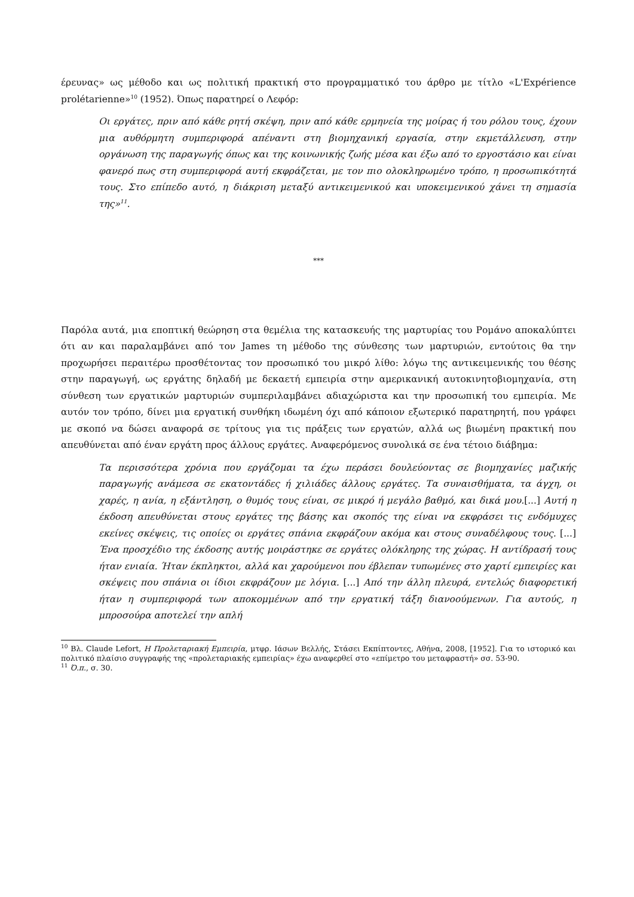έρευνας» ως μέθοδο και ως πολιτική πρακτική στο προγραμματικό του άρθρο με τίτλο «L'Expérience prolétarienne»<sup>10</sup> (1952). Όπως παρατηρεί ο Λεφόρ:
Οι εργάτες, πριν από κάθε ρητή σκέψη, πριν από κάθε ερμηνεία της μοίρας ή του ρόλου τους, έχουν μια αυθόρμητη συμπεριφορά απέναντι στη βιομηχανική εργασία, στην εκμετάλλευση, στην οργάνωση της παραγωγής όπως και της κοινωνικής ζωής μέσα και έξω από το εργοστάσιο και είναι φανερό πως στη συμπεριφορά αυτή εκφράζεται, με τον πιο ολοκληρωμένο τρόπο, η προσωπικότητά τους. Στο επίπεδο αυτό, η διάκριση μεταξύ αντικειμενικού και υποκειμενικού χάνει τη σημασία της»<sup>11</sup>.
***
Παρόλα αυτά, μια εποπτική θεώρηση στα θεμέλια της κατασκευής της μαρτυρίας του Ρομάνο αποκαλύπτει ότι αν και παραλαμβάνει από τον James τη μέθοδο της σύνθεσης των μαρτυριών, εντούτοις θα την προχωρήσει περαιτέρω προσθέτοντας τον προσωπικό του μικρό λίθο: λόγω της αντικειμενικής του θέσης στην παραγωγή, ως εργάτης δηλαδή με δεκαετή εμπειρία στην αμερικανική αυτοκινητοβιομηχανία, στη σύνθεση των εργατικών μαρτυριών συμπεριλαμβάνει αδιαχώριστα και την προσωπική του εμπειρία. Με αυτόν τον τρόπο, δίνει μια εργατική συνθήκη ιδωμένη όχι από κάποιον εξωτερικό παρατηρητή, που γράφει με σκοπό να δώσει αναφορά σε τρίτους για τις πράξεις των εργατών, αλλά ως βιωμένη πρακτική που απευθύνεται από έναν εργάτη προς άλλους εργάτες. Αναφερόμενος συνολικά σε ένα τέτοιο διάβημα:
Τα περισσότερα χρόνια που εργάζομαι τα έχω περάσει δουλεύοντας σε βιομηχανίες μαζικής παραγωγής ανάμεσα σε εκατοντάδες ή χιλιάδες άλλους εργάτες. Τα συναισθήματα, τα άγχη, οι χαρές, η ανία, η εξάντληση, ο θυμός τους είναι, σε μικρό ή μεγάλο βαθμό, και δικά μου.[...] Αυτή η έκδοση απευθύνεται στους εργάτες της βάσης και σκοπός της είναι να εκφράσει τις ενδόμυχες εκείνες σκέψεις, τις οποίες οι εργάτες σπάνια εκφράζουν ακόμα και στους συναδέλφους τους. [...] Ένα προσχέδιο της έκδοσης αυτής μοιράστηκε σε εργάτες ολόκληρης της χώρας. Η αντίδρασή τους ήταν ενιαία. Ήταν έκπληκτοι, αλλά και χαρούμενοι που έβλεπαν τυπωμένες στο χαρτί εμπειρίες και σκέψεις που σπάνια οι ίδιοι εκφράζουν με λόγια. [...] Από την άλλη πλευρά, εντελώς διαφορετική ήταν η συμπεριφορά των αποκομμένων από την εργατική τάξη διανοούμενων. Για αυτούς, η μπροσούρα αποτελεί την απλή
<sup>10</sup> Βλ. Claude Lefort, Η Προλεταριακή Εμπειρία, μτφρ. Ιάσων Βελλής, Στάσει Εκπίπτοντες, Αθήνα, 2008, [1952]. Για το ιστορικό και πολιτικό πλαίσιο συγγραφής της «προλεταριακής εμπειρίας» έχω αναφερθεί στο «επίμετρο του μεταφραστή» σσ. 53-90.
<sup>11</sup> Ό.π., σ. 30.